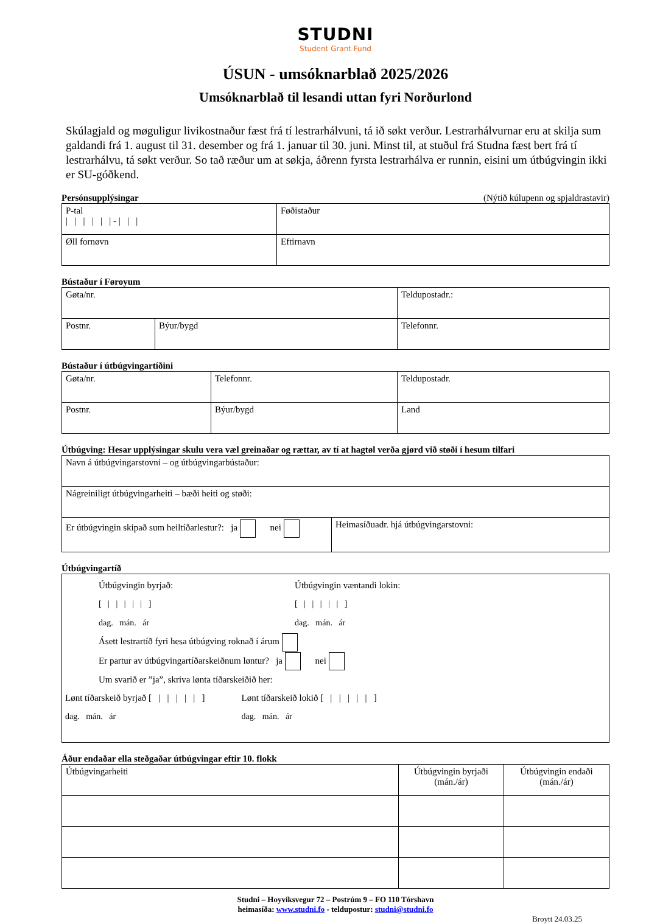STUDNI
Student Grant Fund
ÚSUN - umsóknarblað 2025/2026
Umsóknarblað til lesandi uttan fyri Norðurlond
Skúlagjald og møguligur livikostnaður fæst frá tí lestrarhálvuni, tá ið søkt verður. Lestrarhálvurnar eru at skilja sum galdandi frá 1. august til 31. desember og frá 1. januar til 30. juni. Minst til, at stuðul frá Studna fæst bert frá tí lestrarhálvu, tá søkt verður. So tað ræður um at søkja, áðrenn fyrsta lestrarhálva er runnin, eisini um útbúgvingin ikki er SU-góðkend.
Persónsupplýsingar (Nýtið kúlupenn og spjaldrastavir)
| P-tal / / / / / / - / / / | Føðistaður |
| Øll fornøvn | Eftirnavn |
Bústaður í Føroyum
| Gøta/nr. | | Teldupostadr.: |
| Postnr. | Býur/bygd | Telefonnr. |
Bústaður í útbúgvingartíðini
| Gøta/nr. | Telefonnr. | Teldupostadr. |
| Postnr. | Býur/bygd | Land |
Útbúgving: Hesar upplýsingar skulu vera væl greinaðar og rættar, av tí at hagtøl verða gjørd við støði í hesum tilfari
| Navn á útbúgvingarstovni – og útbúgvingarbústaður: | |
| Nágreiniligt útbúgvingarheiti – bæði heiti og støði: | |
| Er útbúgvingin skipað sum heiltíðarlestur?: ja nei | Heimasíðuadr. hjá útbúgvingarstovni: |
Útbúgvingartíð
| Útbúgvingin byrjað: [ / / / / / ] dag. mán. ár Útbúgvingin væntandi lokin: [ / / / / / ] dag. mán. ár Ásett lestrartíð fyri hesa útbúgving roknað í árum Er partur av útbúgvingartíðarskeiðnum løntur? ja nei Um svarið er ”ja”, skriva lønta tíðarskeiðið her: Lønt tíðarskeið byrjað [ / / / / / ] dag. mán. ár Lønt tíðarskeið lokið [ / / / / / ] dag. mán. ár |
Áður endaðar ella steðgaðar útbúgvingar eftir 10. flokk
| Útbúgvingarheiti | Útbúgvingin byrjaði (mán./ár) | Útbúgvingin endaði (mán./ár) |
Studni – Hoyvíksvegur 72 – Postrúm 9 – FO 110 Tórshavn
heimasíða: www.studni.fo - teldupostur: studni@studni.fo
Broytt 24.03.25